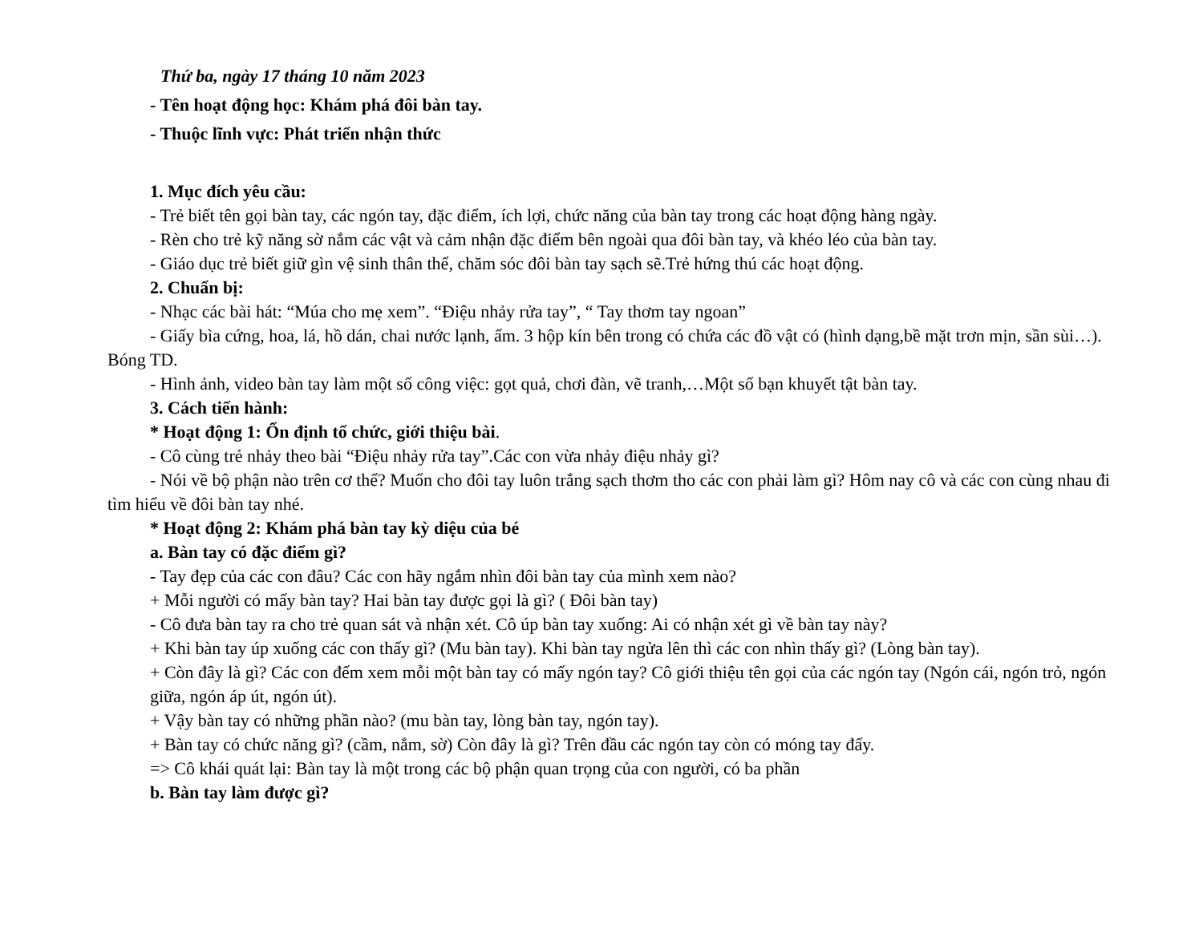Thứ ba, ngày 17 tháng 10 năm 2023
- Tên hoạt động học: Khám phá đôi bàn tay.
- Thuộc lĩnh vực: Phát triển nhận thức
1. Mục đích yêu cầu:
- Trẻ biết tên gọi bàn tay, các ngón tay, đặc điểm, ích lợi, chức năng của bàn tay trong các hoạt động hàng ngày.
- Rèn cho trẻ kỹ năng sờ nắm các vật và cảm nhận đặc điểm bên ngoài qua đôi bàn tay, và khéo léo của bàn tay.
- Giáo dục trẻ biết giữ gìn vệ sinh thân thể, chăm sóc đôi bàn tay sạch sẽ.Trẻ hứng thú các hoạt động.
2. Chuẩn bị:
- Nhạc các bài hát: “Múa cho mẹ xem”. “Điệu nhảy rửa tay”, “ Tay thơm tay ngoan”
- Giấy bìa cứng, hoa, lá, hồ dán, chai nước lạnh, ấm. 3 hộp kín bên trong có chứa các đồ vật có (hình dạng,bề mặt trơn mịn, sần sùi…). Bóng TD.
- Hình ảnh, video bàn tay làm một số công việc: gọt quả, chơi đàn, vẽ tranh,…Một số bạn khuyết tật bàn tay.
3. Cách tiến hành:
* Hoạt động 1: Ổn định tổ chức, giới thiệu bài.
- Cô cùng trẻ nhảy theo bài “Điệu nhảy rửa tay”.Các con vừa nhảy điệu nhảy gì?
- Nói về bộ phận nào trên cơ thể? Muốn cho đôi tay luôn trắng sạch thơm tho các con phải làm gì? Hôm nay cô và các con cùng nhau đi tìm hiểu về đôi bàn tay nhé.
* Hoạt động 2: Khám phá bàn tay kỳ diệu của bé
a. Bàn tay có đặc điểm gì?
- Tay đẹp của các con đâu? Các con hãy ngắm nhìn đôi bàn tay của mình xem nào?
+ Mỗi người có mấy bàn tay? Hai bàn tay được gọi là gì? ( Đôi bàn tay)
- Cô đưa bàn tay ra cho trẻ quan sát và nhận xét. Cô úp bàn tay xuống: Ai có nhận xét gì về bàn tay này?
+ Khi bàn tay úp xuống các con thấy gì? (Mu bàn tay). Khi bàn tay ngửa lên thì các con nhìn thấy gì? (Lòng bàn tay).
+ Còn đây là gì? Các con đếm xem mỗi một bàn tay có mấy ngón tay? Cô giới thiệu tên gọi của các ngón tay (Ngón cái, ngón trỏ, ngón giữa, ngón áp út, ngón út).
+ Vậy bàn tay có những phần nào? (mu bàn tay, lòng bàn tay, ngón tay).
+ Bàn tay có chức năng gì? (cầm, nắm, sờ) Còn đây là gì? Trên đầu các ngón tay còn có móng tay đấy.
=> Cô khái quát lại: Bàn tay là một trong các bộ phận quan trọng của con người, có ba phần
b. Bàn tay làm được gì?